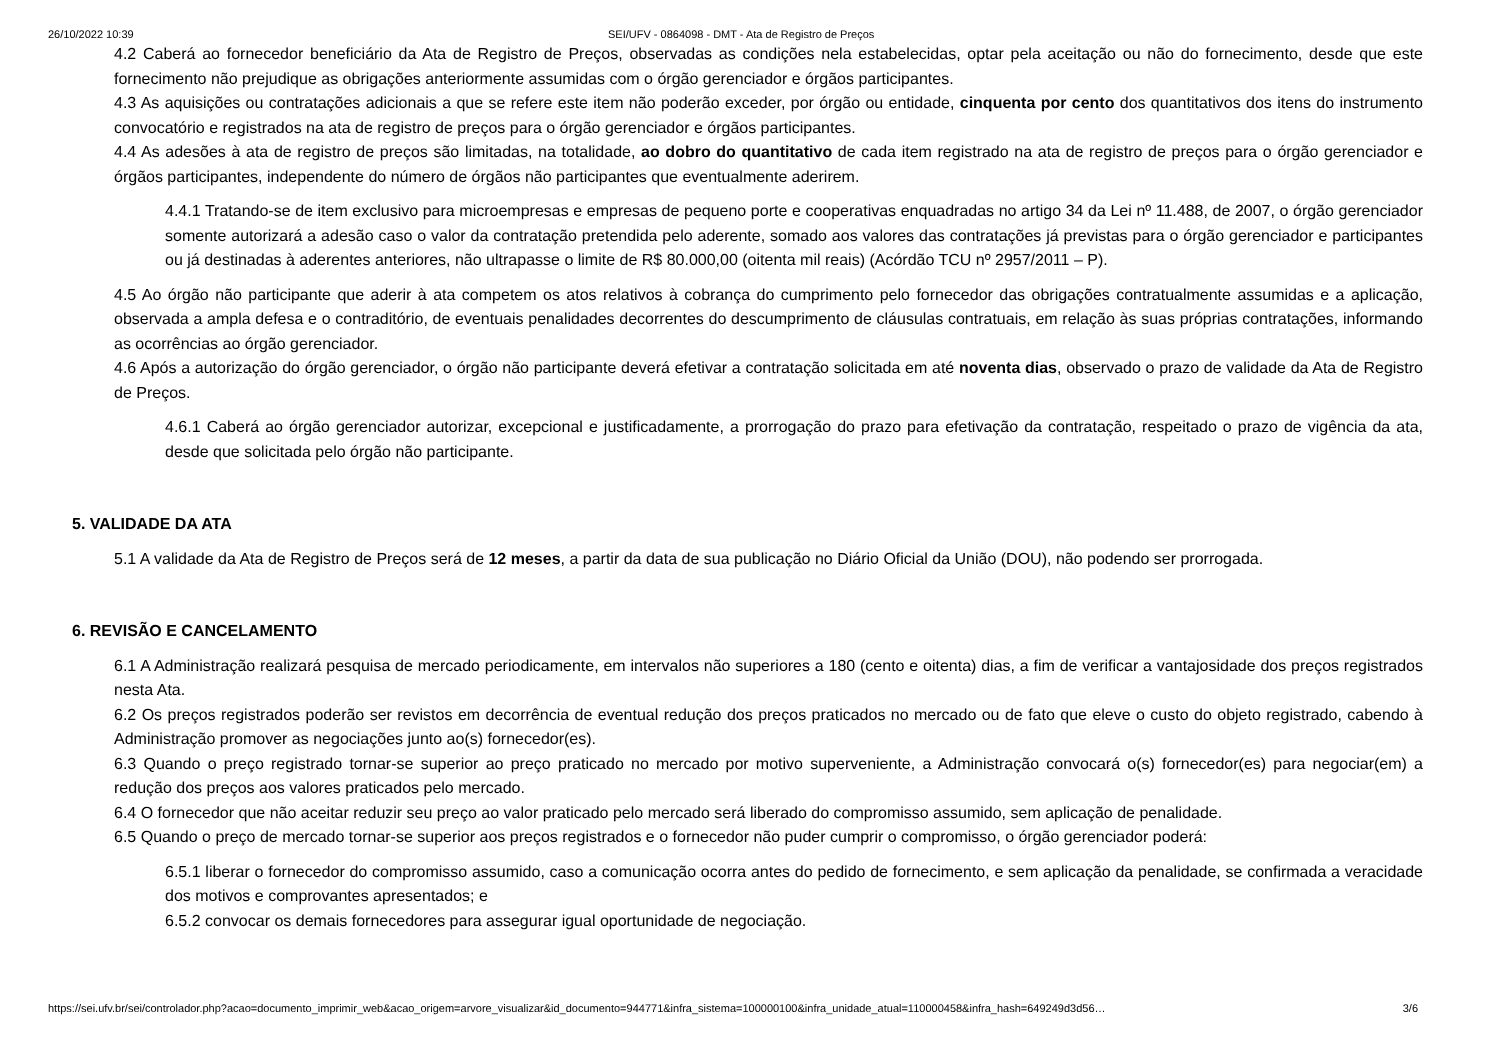26/10/2022 10:39 SEI/UFV - 0864098 - DMT - Ata de Registro de Preços
4.2 Caberá ao fornecedor beneficiário da Ata de Registro de Preços, observadas as condições nela estabelecidas, optar pela aceitação ou não do fornecimento, desde que este fornecimento não prejudique as obrigações anteriormente assumidas com o órgão gerenciador e órgãos participantes.
4.3 As aquisições ou contratações adicionais a que se refere este item não poderão exceder, por órgão ou entidade, cinquenta por cento dos quantitativos dos itens do instrumento convocatório e registrados na ata de registro de preços para o órgão gerenciador e órgãos participantes.
4.4 As adesões à ata de registro de preços são limitadas, na totalidade, ao dobro do quantitativo de cada item registrado na ata de registro de preços para o órgão gerenciador e órgãos participantes, independente do número de órgãos não participantes que eventualmente aderirem.
4.4.1 Tratando-se de item exclusivo para microempresas e empresas de pequeno porte e cooperativas enquadradas no artigo 34 da Lei nº 11.488, de 2007, o órgão gerenciador somente autorizará a adesão caso o valor da contratação pretendida pelo aderente, somado aos valores das contratações já previstas para o órgão gerenciador e participantes ou já destinadas à aderentes anteriores, não ultrapasse o limite de R$ 80.000,00 (oitenta mil reais) (Acórdão TCU nº 2957/2011 – P).
4.5 Ao órgão não participante que aderir à ata competem os atos relativos à cobrança do cumprimento pelo fornecedor das obrigações contratualmente assumidas e a aplicação, observada a ampla defesa e o contraditório, de eventuais penalidades decorrentes do descumprimento de cláusulas contratuais, em relação às suas próprias contratações, informando as ocorrências ao órgão gerenciador.
4.6 Após a autorização do órgão gerenciador, o órgão não participante deverá efetivar a contratação solicitada em até noventa dias, observado o prazo de validade da Ata de Registro de Preços.
4.6.1 Caberá ao órgão gerenciador autorizar, excepcional e justificadamente, a prorrogação do prazo para efetivação da contratação, respeitado o prazo de vigência da ata, desde que solicitada pelo órgão não participante.
5. VALIDADE DA ATA
5.1 A validade da Ata de Registro de Preços será de 12 meses, a partir da data de sua publicação no Diário Oficial da União (DOU), não podendo ser prorrogada.
6. REVISÃO E CANCELAMENTO
6.1 A Administração realizará pesquisa de mercado periodicamente, em intervalos não superiores a 180 (cento e oitenta) dias, a fim de verificar a vantajosidade dos preços registrados nesta Ata.
6.2 Os preços registrados poderão ser revistos em decorrência de eventual redução dos preços praticados no mercado ou de fato que eleve o custo do objeto registrado, cabendo à Administração promover as negociações junto ao(s) fornecedor(es).
6.3 Quando o preço registrado tornar-se superior ao preço praticado no mercado por motivo superveniente, a Administração convocará o(s) fornecedor(es) para negociar(em) a redução dos preços aos valores praticados pelo mercado.
6.4 O fornecedor que não aceitar reduzir seu preço ao valor praticado pelo mercado será liberado do compromisso assumido, sem aplicação de penalidade.
6.5 Quando o preço de mercado tornar-se superior aos preços registrados e o fornecedor não puder cumprir o compromisso, o órgão gerenciador poderá:
6.5.1 liberar o fornecedor do compromisso assumido, caso a comunicação ocorra antes do pedido de fornecimento, e sem aplicação da penalidade, se confirmada a veracidade dos motivos e comprovantes apresentados; e
6.5.2 convocar os demais fornecedores para assegurar igual oportunidade de negociação.
https://sei.ufv.br/sei/controlador.php?acao=documento_imprimir_web&acao_origem=arvore_visualizar&id_documento=944771&infra_sistema=100000100&infra_unidade_atual=110000458&infra_hash=649249d3d56… 3/6